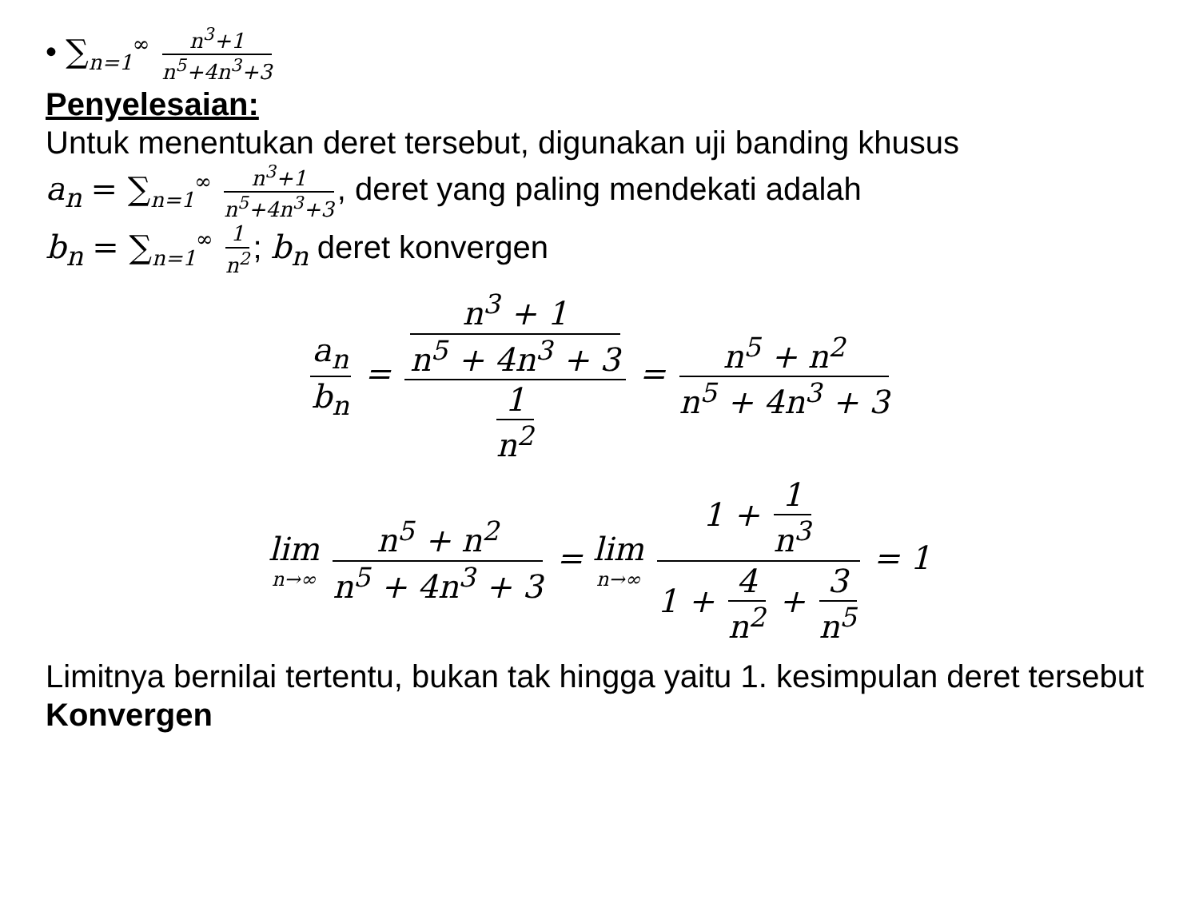• ∑<sub>n=1</sub><sup>∞</sup> n<sup>3</sup>+1 n<sup>5</sup>+4n<sup>3</sup>+3
Penyelesaian:
Untuk menentukan deret tersebut, digunakan uji banding khusus
a<sub>n</sub> = ∑<sub>n=1</sub><sup>∞</sup> n<sup>3</sup>+1 n<sup>5</sup>+4n<sup>3</sup>+3, deret yang paling mendekati adalah
b<sub>n</sub> = ∑<sub>n=1</sub><sup>∞</sup> 1 n<sup>2</sup>; b<sub>n</sub> deret konvergen
a<sub>n</sub> b<sub>n</sub> = n<sup>3</sup> + 1 n<sup>5</sup> + 4n<sup>3</sup> + 3 1 n<sup>2</sup> = n<sup>5</sup> + n<sup>2</sup> n<sup>5</sup> + 4n<sup>3</sup> + 3
lim n→∞ n<sup>5</sup> + n<sup>2</sup> n<sup>5</sup> + 4n<sup>3</sup> + 3 = lim n→∞ 1 + 1 n<sup>3</sup> 1 + 4 n<sup>2</sup> + 3 n<sup>5</sup> = 1
Limitnya bernilai tertentu, bukan tak hingga yaitu 1. kesimpulan deret tersebut Konvergen